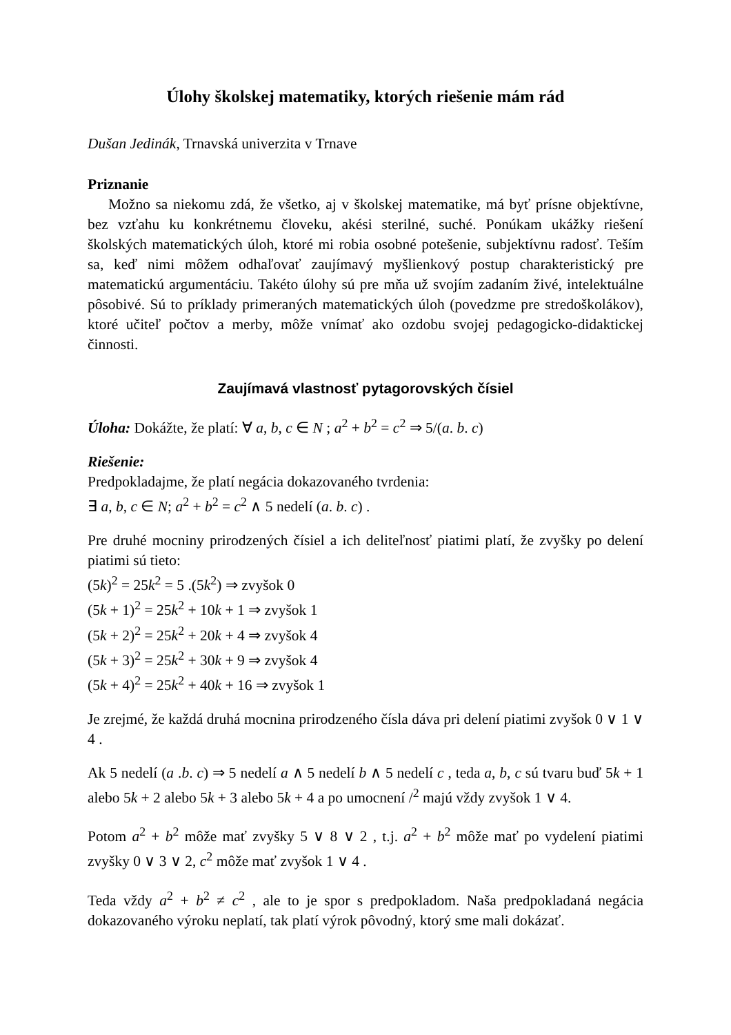Úlohy školskej matematiky, ktorých riešenie mám rád
Dušan Jedinák, Trnavská univerzita v Trnave
Priznanie
Možno sa niekomu zdá, že všetko, aj v školskej matematike, má byť prísne objektívne, bez vzťahu ku konkrétnemu človeku, akési sterilné, suché. Ponúkam ukážky riešení školských matematických úloh, ktoré mi robia osobné potešenie, subjektívnu radosť. Teším sa, keď nimi môžem odhaľovať zaujímavý myšlienkový postup charakteristický pre matematickú argumentáciu. Takéto úlohy sú pre mňa už svojím zadaním živé, intelektuálne pôsobivé. Sú to príklady primeraných matematických úloh (povedzme pre stredoškolákov), ktoré učiteľ počtov a merby, môže vnímať ako ozdobu svojej pedagogicko-didaktickej činnosti.
Zaujímavá vlastnosť pytagorovských čísiel
Úloha: Dokážte, že platí: ∀ a, b, c ∈ N ; a<sup>2</sup> + b<sup>2</sup> = c<sup>2</sup> ⇒ 5/(a. b. c)
Riešenie:
Predpokladajme, že platí negácia dokazovaného tvrdenia:
∃ a, b, c ∈ N; a<sup>2</sup> + b<sup>2</sup> = c<sup>2</sup> ∧ 5 nedelí (a. b. c) .
Pre druhé mocniny prirodzených čísiel a ich deliteľnosť piatimi platí, že zvyšky po delení piatimi sú tieto:
(5k)<sup>2</sup> = 25k<sup>2</sup> = 5 .(5k<sup>2</sup>) ⇒ zvyšok 0
(5k + 1)<sup>2</sup> = 25k<sup>2</sup> + 10k + 1 ⇒ zvyšok 1
(5k + 2)<sup>2</sup> = 25k<sup>2</sup> + 20k + 4 ⇒ zvyšok 4
(5k + 3)<sup>2</sup> = 25k<sup>2</sup> + 30k + 9 ⇒ zvyšok 4
(5k + 4)<sup>2</sup> = 25k<sup>2</sup> + 40k + 16 ⇒ zvyšok 1
Je zrejmé, že každá druhá mocnina prirodzeného čísla dáva pri delení piatimi zvyšok 0 ∨ 1 ∨ 4 .
Ak 5 nedelí (a .b. c) ⇒ 5 nedelí a ∧ 5 nedelí b ∧ 5 nedelí c , teda a, b, c sú tvaru buď 5k + 1 alebo 5k + 2 alebo 5k + 3 alebo 5k + 4 a po umocnení /<sup>2</sup> majú vždy zvyšok 1 ∨ 4.
Potom a<sup>2</sup> + b<sup>2</sup> môže mať zvyšky 5 ∨ 8 ∨ 2 , t.j. a<sup>2</sup> + b<sup>2</sup> môže mať po vydelení piatimi zvyšky 0 ∨ 3 ∨ 2, c<sup>2</sup> môže mať zvyšok 1 ∨ 4 .
Teda vždy a<sup>2</sup> + b<sup>2</sup> ≠ c<sup>2</sup> , ale to je spor s predpokladom. Naša predpokladaná negácia dokazovaného výroku neplatí, tak platí výrok pôvodný, ktorý sme mali dokázať.